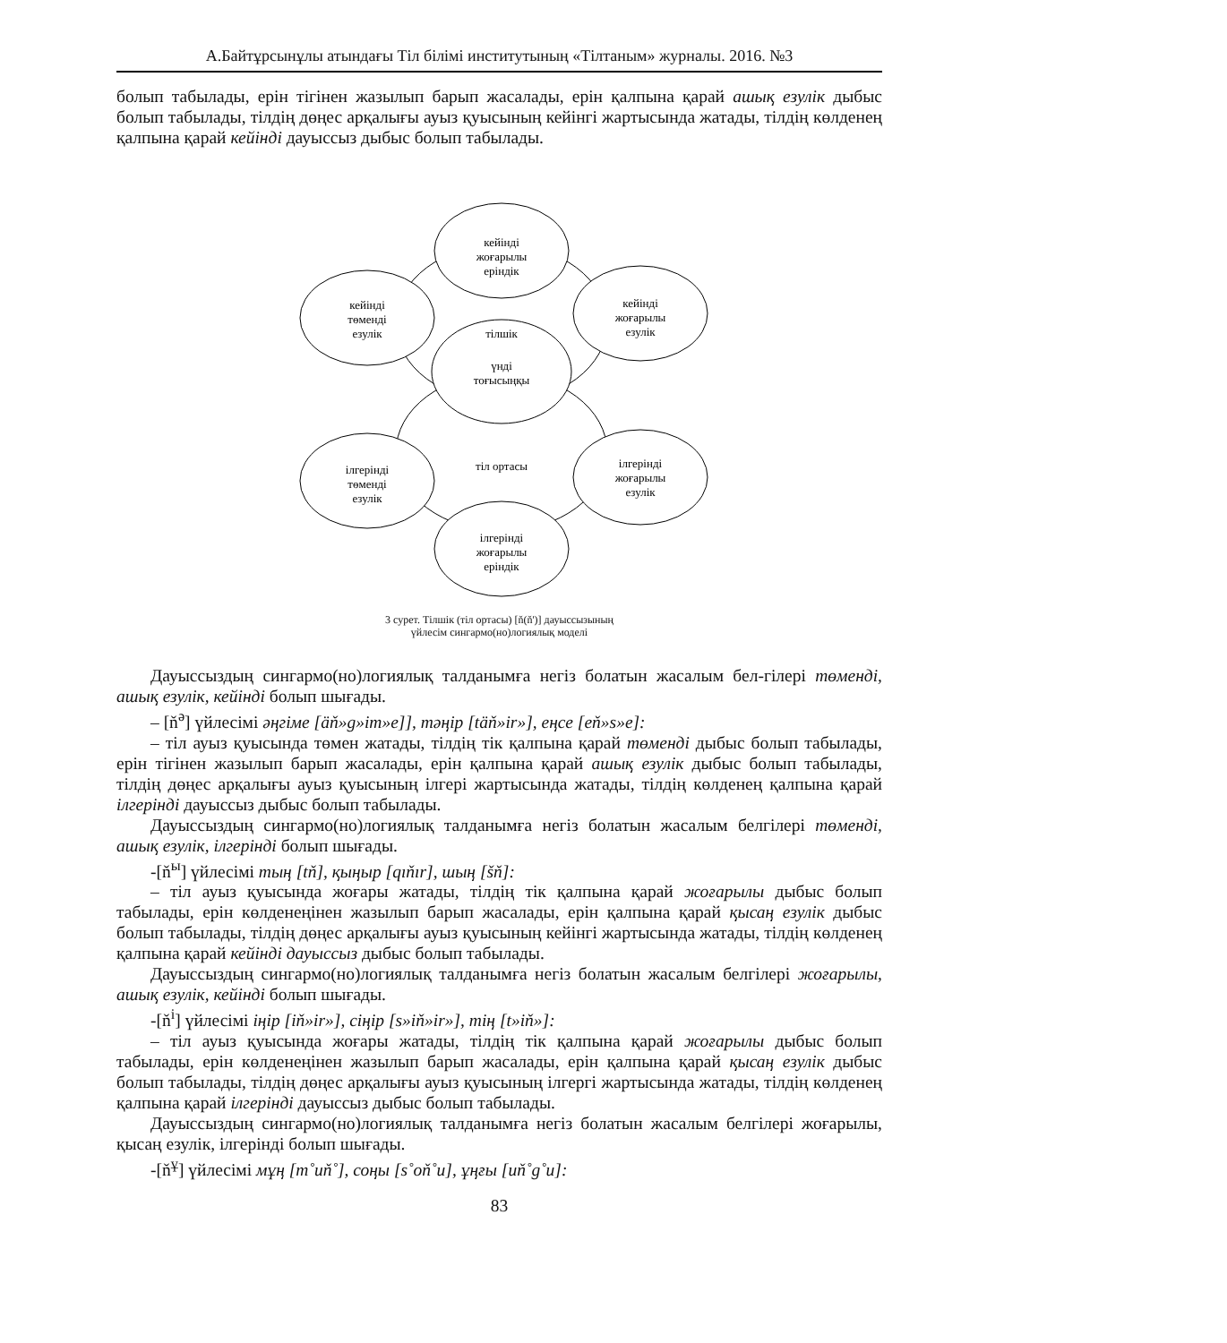А.Байтұрсынұлы атындағы Тіл білімі институтының «Тілтаным» журналы. 2016. №3
болып табылады, ерін тігінен жазылып барып жасалады, ерін қалпына қарай ашық езулік дыбыс болып табылады, тілдің дөңес арқалығы ауыз қуысының кейінгі жартысында жатады, тілдің көлденең қалпына қарай кейінді дауыссыз дыбыс болып табылады.
кейінді
жоғарылы
еріндік
кейінді
төменді
езулік
кейінді
жоғарылы
езулік
тілшік
үнді
тоғысыңқы
тіл ортасы
ілгерінді
төменді
езулік
ілгерінді
жоғарылы
езулік
ілгерінді
жоғарылы
еріндік
3 сурет. Тілшік (тіл ортасы) [ň(ň')] дауыссызының
үйлесім сингармо(но)логиялық моделі
Дауыссыздың сингармо(но)логиялық талданымға негіз болатын жасалым бел-гілері төменді, ашық езулік, кейінді болып шығады.
– [ň<sup>ә</sup>] үйлесімі әңгіме [äň»g»im»e]], тәңір [täň»ir»], еңсе [eň»s»e]:
– тіл ауыз қуысында төмен жатады, тілдің тік қалпына қарай төменді дыбыс болып табылады, ерін тігінен жазылып барып жасалады, ерін қалпына қарай ашық езулік дыбыс болып табылады, тілдің дөңес арқалығы ауыз қуысының ілгері жартысында жатады, тілдің көлденең қалпына қарай ілгерінді дауыссыз дыбыс болып табылады.
Дауыссыздың сингармо(но)логиялық талданымға негіз болатын жасалым белгілері төменді, ашық езулік, ілгерінді болып шығады.
-[ň<sup>ы</sup>] үйлесімі тың [tň], қыңыр [qıňır], шың [šň]:
– тіл ауыз қуысында жоғары жатады, тілдің тік қалпына қарай жоғарылы дыбыс болып табылады, ерін көлденеңінен жазылып барып жасалады, ерін қалпына қарай қысаң езулік дыбыс болып табылады, тілдің дөңес арқалығы ауыз қуысының кейінгі жартысында жатады, тілдің көлденең қалпына қарай кейінді дауыссыз дыбыс болып табылады.
Дауыссыздың сингармо(но)логиялық талданымға негіз болатын жасалым белгілері жоғарылы, ашық езулік, кейінді болып шығады.
-[ň<sup>і</sup>] үйлесімі іңір [iň»ir»], сіңір [s»iň»ir»], тің [t»iň»]:
– тіл ауыз қуысында жоғары жатады, тілдің тік қалпына қарай жоғарылы дыбыс болып табылады, ерін көлденеңінен жазылып барып жасалады, ерін қалпына қарай қысаң езулік дыбыс болып табылады, тілдің дөңес арқалығы ауыз қуысының ілгергі жартысында жатады, тілдің көлденең қалпына қарай ілгерінді дауыссыз дыбыс болып табылады.
Дауыссыздың сингармо(но)логиялық талданымға негіз болатын жасалым белгілері жоғарылы, қысаң езулік, ілгерінді болып шығады.
-[ň<sup>ұ</sup>] үйлесімі мұң [m˚uň˚], соңы [s˚oň˚u], ұңғы [uň˚g˚u]:
83